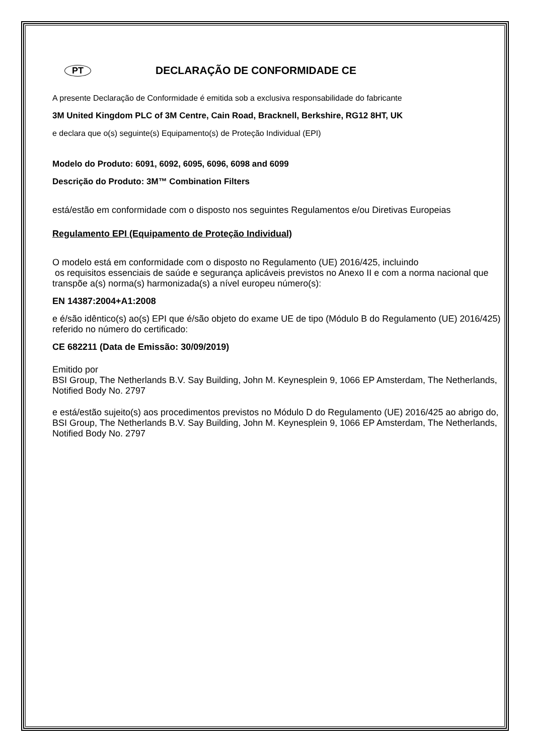PT DECLARAÇÃO DE CONFORMIDADE CE
A presente Declaração de Conformidade é emitida sob a exclusiva responsabilidade do fabricante
3M United Kingdom PLC of 3M Centre, Cain Road, Bracknell, Berkshire, RG12 8HT, UK
e declara que o(s) seguinte(s) Equipamento(s) de Proteção Individual (EPI)
Modelo do Produto: 6091, 6092, 6095, 6096, 6098 and 6099
Descrição do Produto: 3M™ Combination Filters
está/estão em conformidade com o disposto nos seguintes Regulamentos e/ou Diretivas Europeias
Regulamento EPI (Equipamento de Proteção Individual)
O modelo está em conformidade com o disposto no Regulamento (UE) 2016/425, incluindo
os requisitos essenciais de saúde e segurança aplicáveis previstos no Anexo II e com a norma nacional que transpõe a(s) norma(s) harmonizada(s) a nível europeu número(s):
EN 14387:2004+A1:2008
e é/são idêntico(s) ao(s) EPI que é/são objeto do exame UE de tipo (Módulo B do Regulamento (UE) 2016/425) referido no número do certificado:
CE 682211 (Data de Emissão: 30/09/2019)
Emitido por
BSI Group, The Netherlands B.V. Say Building, John M. Keynesplein 9, 1066 EP Amsterdam, The Netherlands, Notified Body No. 2797
e está/estão sujeito(s) aos procedimentos previstos no Módulo D do Regulamento (UE) 2016/425 ao abrigo do, BSI Group, The Netherlands B.V. Say Building, John M. Keynesplein 9, 1066 EP Amsterdam, The Netherlands, Notified Body No. 2797